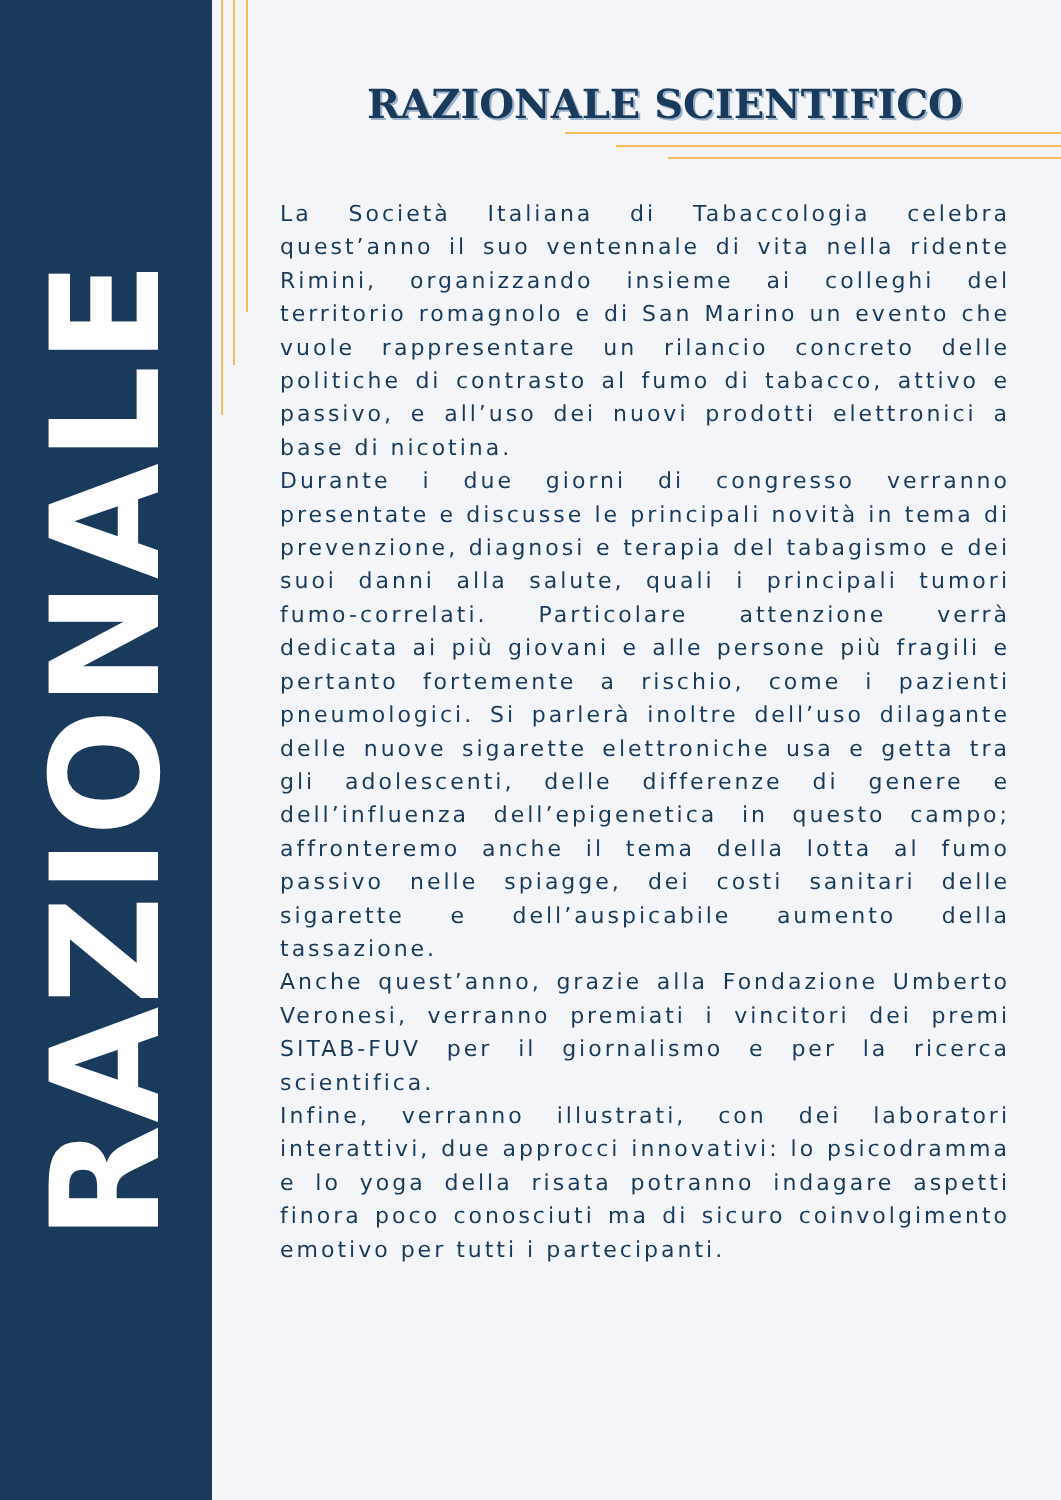RAZIONALE
RAZIONALE SCIENTIFICO
La Società Italiana di Tabaccologia celebra quest’anno il suo ventennale di vita nella ridente Rimini, organizzando insieme ai colleghi del territorio romagnolo e di San Marino un evento che vuole rappresentare un rilancio concreto delle politiche di contrasto al fumo di tabacco, attivo e passivo, e all’uso dei nuovi prodotti elettronici a base di nicotina.
Durante i due giorni di congresso verranno presentate e discusse le principali novità in tema di prevenzione, diagnosi e terapia del tabagismo e dei suoi danni alla salute, quali i principali tumori fumo-correlati. Particolare attenzione verrà dedicata ai più giovani e alle persone più fragili e pertanto fortemente a rischio, come i pazienti pneumologici. Si parlerà inoltre dell’uso dilagante delle nuove sigarette elettroniche usa e getta tra gli adolescenti, delle differenze di genere e dell’influenza dell’epigenetica in questo campo; affronteremo anche il tema della lotta al fumo passivo nelle spiagge, dei costi sanitari delle sigarette e dell’auspicabile aumento della tassazione.
Anche quest’anno, grazie alla Fondazione Umberto Veronesi, verranno premiati i vincitori dei premi SITAB-FUV per il giornalismo e per la ricerca scientifica.
Infine, verranno illustrati, con dei laboratori interattivi, due approcci innovativi: lo psicodramma e lo yoga della risata potranno indagare aspetti finora poco conosciuti ma di sicuro coinvolgimento emotivo per tutti i partecipanti.